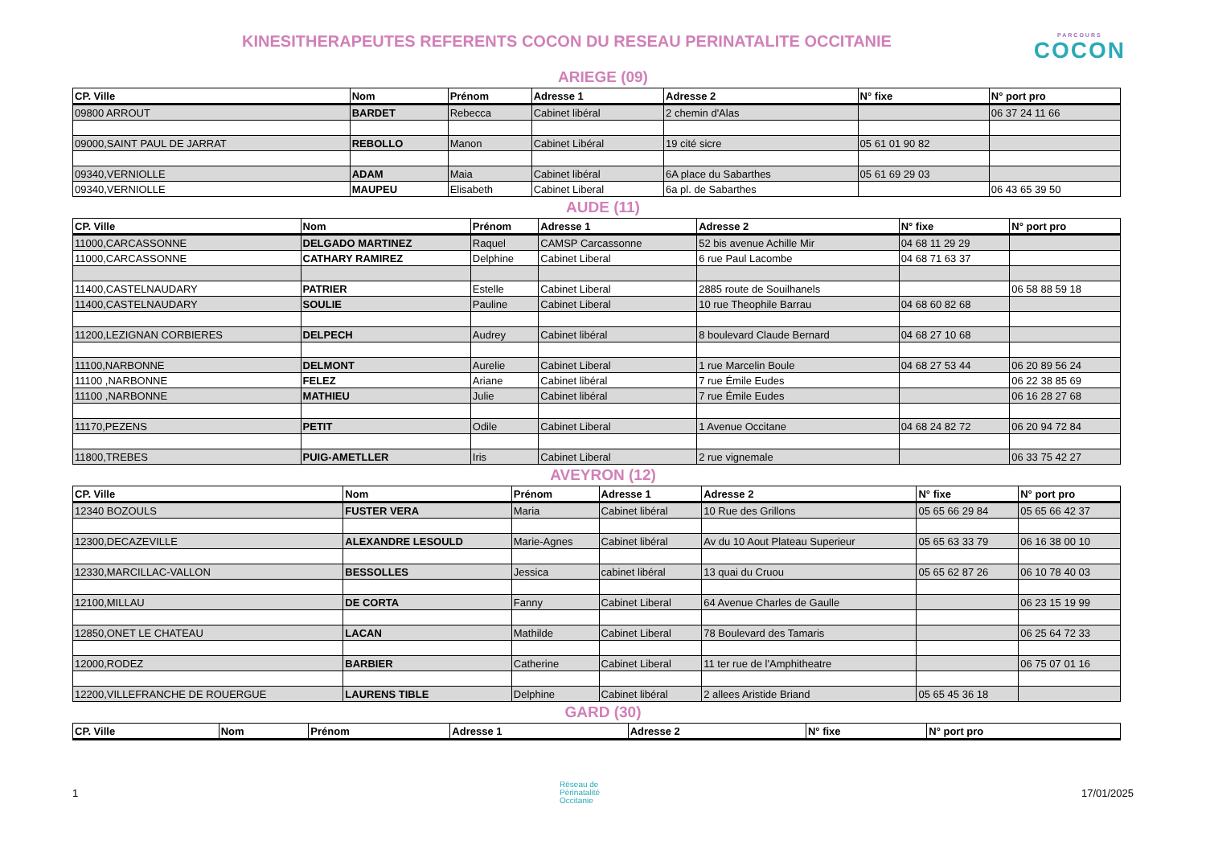PARCOURS
COCON
KINESITHERAPEUTES REFERENTS COCON DU RESEAU PERINATALITE OCCITANIE
ARIEGE (09)
| CP. Ville | Nom | Prénom | Adresse 1 | Adresse 2 | N° fixe | N° port pro |
| --- | --- | --- | --- | --- | --- | --- |
| 09800 ARROUT | BARDET | Rebecca | Cabinet libéral | 2 chemin d'Alas | | 06 37 24 11 66 |
| 09000,SAINT PAUL DE JARRAT | REBOLLO | Manon | Cabinet Libéral | 19 cité sicre | 05 61 01 90 82 | |
| 09340,VERNIOLLE | ADAM | Maia | Cabinet libéral | 6A place du Sabarthes | 05 61 69 29 03 | |
| 09340,VERNIOLLE | MAUPEU | Elisabeth | Cabinet Liberal | 6a pl. de Sabarthes | | 06 43 65 39 50 |
AUDE (11)
| CP. Ville | Nom | Prénom | Adresse 1 | Adresse 2 | N° fixe | N° port pro |
| --- | --- | --- | --- | --- | --- | --- |
| 11000,CARCASSONNE | DELGADO MARTINEZ | Raquel | CAMSP Carcassonne | 52 bis avenue Achille Mir | 04 68 11 29 29 | |
| 11000,CARCASSONNE | CATHARY RAMIREZ | Delphine | Cabinet Liberal | 6 rue Paul Lacombe | 04 68 71 63 37 | |
| 11400,CASTELNAUDARY | PATRIER | Estelle | Cabinet Liberal | 2885 route de Souilhanels | | 06 58 88 59 18 |
| 11400,CASTELNAUDARY | SOULIE | Pauline | Cabinet Liberal | 10 rue Theophile Barrau | 04 68 60 82 68 | |
| 11200,LEZIGNAN CORBIERES | DELPECH | Audrey | Cabinet libéral | 8 boulevard Claude Bernard | 04 68 27 10 68 | |
| 11100,NARBONNE | DELMONT | Aurelie | Cabinet Liberal | 1 rue Marcelin Boule | 04 68 27 53 44 | 06 20 89 56 24 |
| 11100 ,NARBONNE | FELEZ | Ariane | Cabinet libéral | 7 rue Émile Eudes | | 06 22 38 85 69 |
| 11100 ,NARBONNE | MATHIEU | Julie | Cabinet libéral | 7 rue Émile Eudes | | 06 16 28 27 68 |
| 11170,PEZENS | PETIT | Odile | Cabinet Liberal | 1 Avenue Occitane | 04 68 24 82 72 | 06 20 94 72 84 |
| 11800,TREBES | PUIG-AMETLLER | Iris | Cabinet Liberal | 2 rue vignemale | | 06 33 75 42 27 |
AVEYRON (12)
| CP. Ville | Nom | Prénom | Adresse 1 | Adresse 2 | N° fixe | N° port pro |
| --- | --- | --- | --- | --- | --- | --- |
| 12340 BOZOULS | FUSTER VERA | Maria | Cabinet libéral | 10 Rue des Grillons | 05 65 66 29 84 | 05 65 66 42 37 |
| 12300,DECAZEVILLE | ALEXANDRE LESOULD | Marie-Agnes | Cabinet libéral | Av du 10 Aout Plateau Superieur | 05 65 63 33 79 | 06 16 38 00 10 |
| 12330,MARCILLAC-VALLON | BESSOLLES | Jessica | cabinet libéral | 13 quai du Cruou | 05 65 62 87 26 | 06 10 78 40 03 |
| 12100,MILLAU | DE CORTA | Fanny | Cabinet Liberal | 64 Avenue Charles de Gaulle | | 06 23 15 19 99 |
| 12850,ONET LE CHATEAU | LACAN | Mathilde | Cabinet Liberal | 78 Boulevard des Tamaris | | 06 25 64 72 33 |
| 12000,RODEZ | BARBIER | Catherine | Cabinet Liberal | 11 ter rue de l'Amphitheatre | | 06 75 07 01 16 |
| 12200,VILLEFRANCHE DE ROUERGUE | LAURENS TIBLE | Delphine | Cabinet libéral | 2 allees Aristide Briand | 05 65 45 36 18 | |
GARD (30)
| CP. Ville | Nom | Prénom | Adresse 1 | Adresse 2 | N° fixe | N° port pro |
| --- | --- | --- | --- | --- | --- | --- |
1 Réseau de
Périnatalité
Occitanie 17/01/2025